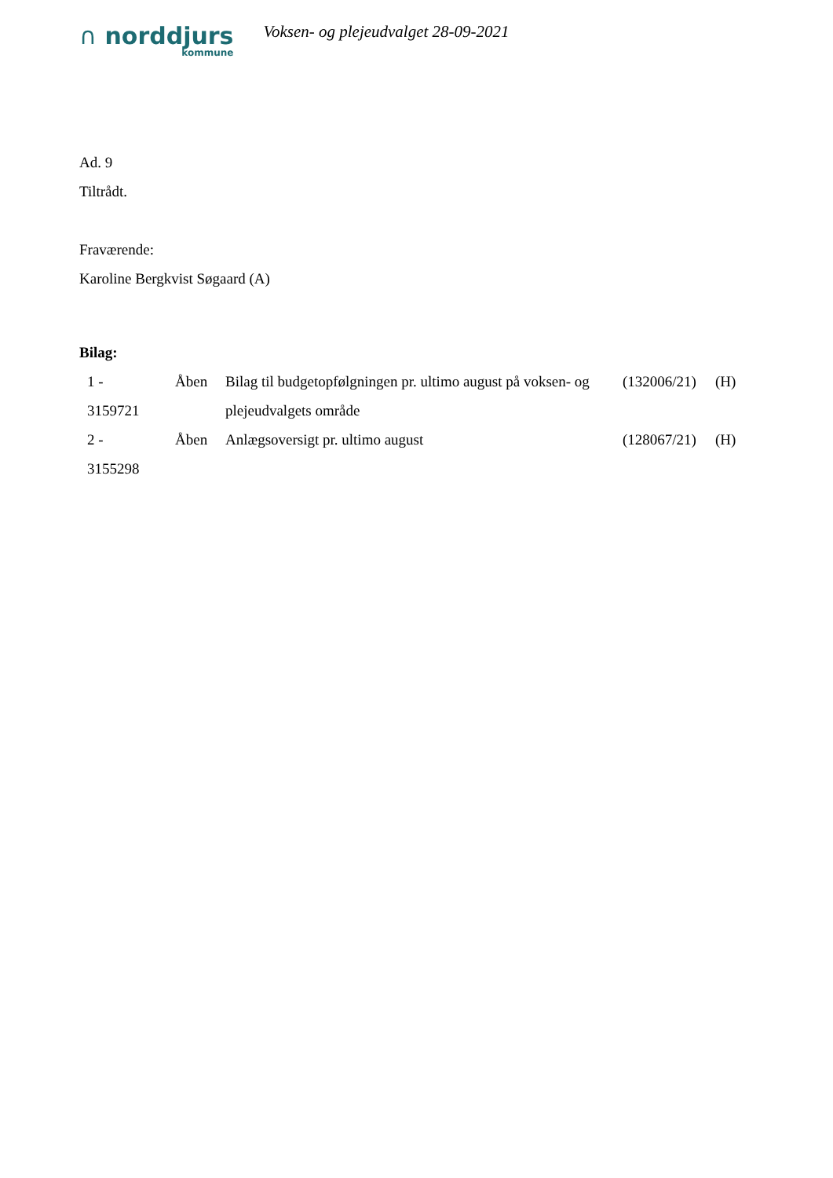∩ norddjurs
kommune
Voksen- og plejeudvalget 28-09-2021
Ad. 9
Tiltrådt.
Fraværende:
Karoline Bergkvist Søgaard (A)
Bilag:
| 1 - 3159721 | Åben | Bilag til budgetopfølgningen pr. ultimo august på voksen- og plejeudvalgets område | (132006/21) | (H) |
| 2 - 3155298 | Åben | Anlægsoversigt pr. ultimo august | (128067/21) | (H) |